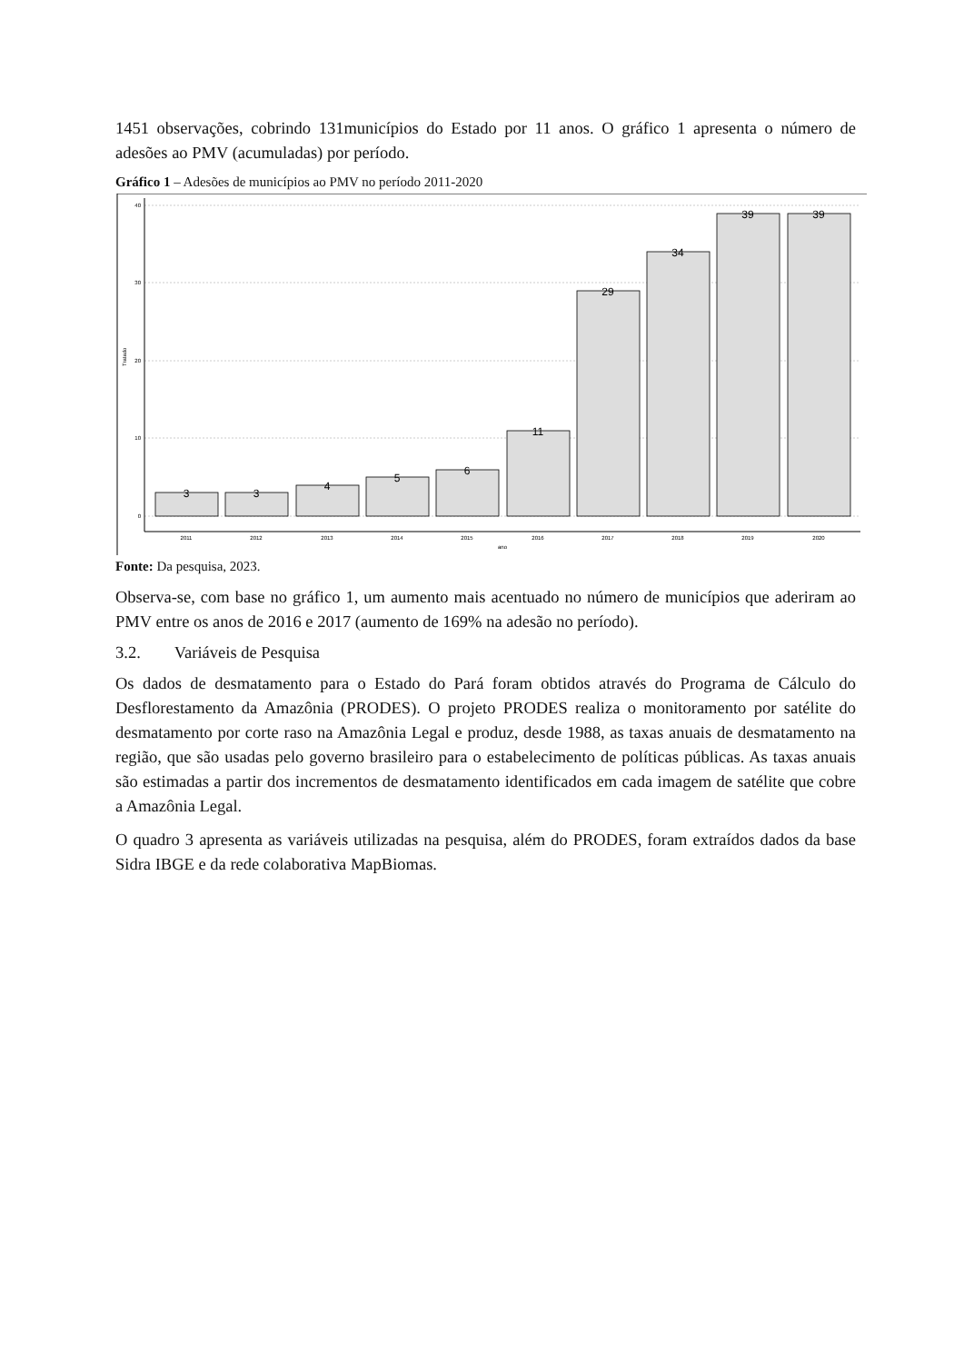1451 observações, cobrindo 131municípios do Estado por 11 anos. O gráfico 1 apresenta o número de adesões ao PMV (acumuladas) por período.
Gráfico 1 – Adesões de municípios ao PMV no período 2011-2020
40
30
20
10
0
Tratado
3
3
4
5
6
11
29
34
39
39
2011
2012
2013
2014
2015
2016
2017
2018
2019
2020
ano
Fonte: Da pesquisa, 2023.
Observa-se, com base no gráfico 1, um aumento mais acentuado no número de municípios que aderiram ao PMV entre os anos de 2016 e 2017 (aumento de 169% na adesão no período).
3.2. Variáveis de Pesquisa
Os dados de desmatamento para o Estado do Pará foram obtidos através do Programa de Cálculo do Desflorestamento da Amazônia (PRODES). O projeto PRODES realiza o monitoramento por satélite do desmatamento por corte raso na Amazônia Legal e produz, desde 1988, as taxas anuais de desmatamento na região, que são usadas pelo governo brasileiro para o estabelecimento de políticas públicas. As taxas anuais são estimadas a partir dos incrementos de desmatamento identificados em cada imagem de satélite que cobre a Amazônia Legal.
O quadro 3 apresenta as variáveis utilizadas na pesquisa, além do PRODES, foram extraídos dados da base Sidra IBGE e da rede colaborativa MapBiomas.